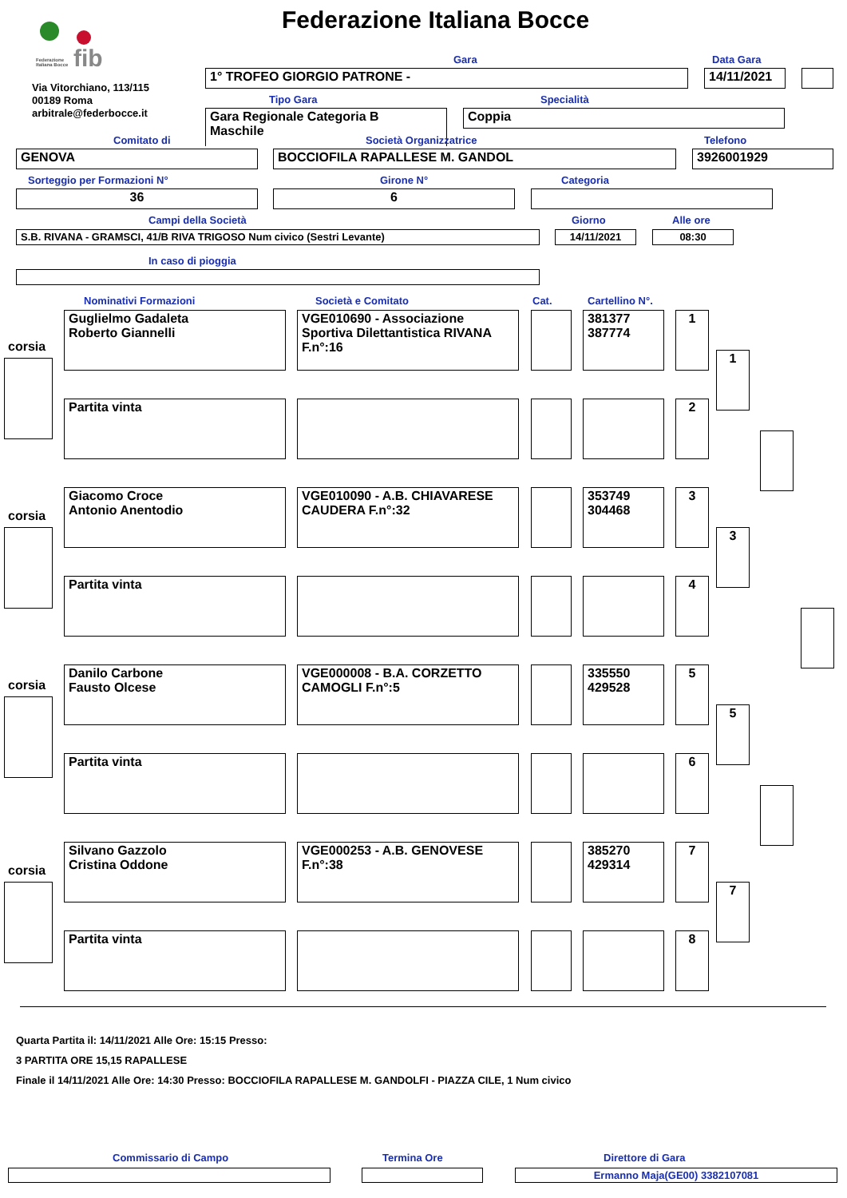fib
Federazione
Italiana Bocce
Federazione Italiana Bocce
Via Vitorchiano, 113/115
00189 Roma
arbitrale@federbocce.it
Gara Data Gara
1° TROFEO GIORGIO PATRONE - 14/11/2021
Tipo Gara Specialità
Gara Regionale Categoria B
Maschile
Coppia
Comitato di Società Organizzatrice Telefono
GENOVA BOCCIOFILA RAPALLESE M. GANDOL 3926001929
Sorteggio per Formazioni N° Girone N° Categoria
36 6
Campi della Società Giorno Alle ore
S.B. RIVANA - GRAMSCI, 41/B RIVA TRIGOSO Num civico (Sestri Levante) 14/11/2021 08:30
In caso di pioggia
Nominativi Formazioni Società e Comitato Cat. Cartellino N°.
corsia
Guglielmo Gadaleta
Roberto Giannelli
VGE010690 - Associazione Sportiva Dilettantistica RIVANA F.n°:16
381377
387774
1
Partita vinta 2
1
corsia
Giacomo Croce
Antonio Anentodio
VGE010090 - A.B. CHIAVARESE CAUDERA F.n°:32
353749
304468
3
Partita vinta 4
3
corsia
Danilo Carbone
Fausto Olcese
VGE000008 - B.A. CORZETTO CAMOGLI F.n°:5
335550
429528
5
Partita vinta 6
5
corsia
Silvano Gazzolo
Cristina Oddone
VGE000253 - A.B. GENOVESE F.n°:38
385270
429314
7
Partita vinta 8
7
Quarta Partita il: 14/11/2021 Alle Ore: 15:15 Presso:
3 PARTITA ORE 15,15 RAPALLESE
Finale il 14/11/2021 Alle Ore: 14:30 Presso: BOCCIOFILA RAPALLESE M. GANDOLFI - PIAZZA CILE, 1 Num civico
Commissario di Campo Termina Ore Direttore di Gara
Ermanno Maja(GE00) 3382107081